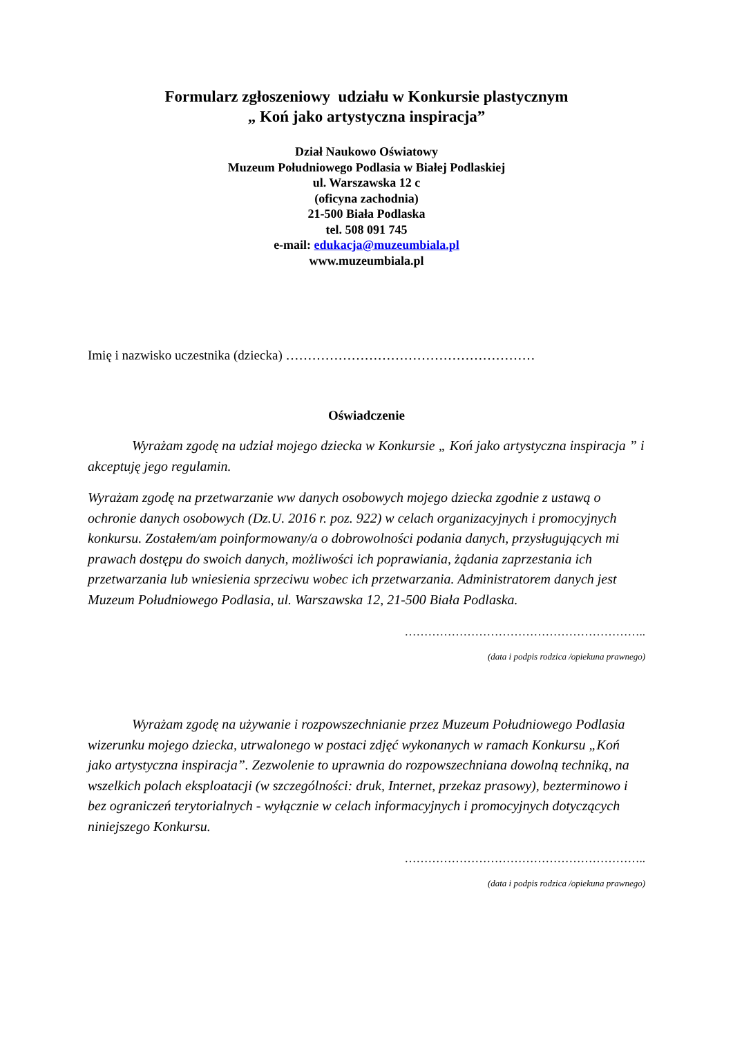Formularz zgłoszeniowy udziału w Konkursie plastycznym
„ Koń jako artystyczna inspiracja”
Dział Naukowo Oświatowy
Muzeum Południowego Podlasia w Białej Podlaskiej
ul. Warszawska 12 c
(oficyna zachodnia)
21-500 Biała Podlaska
tel. 508 091 745
e-mail: edukacja@muzeumbiala.pl
www.muzeumbiala.pl
Imię i nazwisko uczestnika (dziecka) …………………………………………………
Oświadczenie
Wyrażam zgodę na udział mojego dziecka w Konkursie „ Koń jako artystyczna inspiracja ” i akceptuję jego regulamin.
Wyrażam zgodę na przetwarzanie ww danych osobowych mojego dziecka zgodnie z ustawą o ochronie danych osobowych (Dz.U. 2016 r. poz. 922) w celach organizacyjnych i promocyjnych konkursu. Zostałem/am poinformowany/a o dobrowolności podania danych, przysługujących mi prawach dostępu do swoich danych, możliwości ich poprawiania, żądania zaprzestania ich przetwarzania lub wniesienia sprzeciwu wobec ich przetwarzania. Administratorem danych jest Muzeum Południowego Podlasia, ul. Warszawska 12, 21-500 Biała Podlaska.
……………………………………………………..
(data i podpis rodzica /opiekuna prawnego)
Wyrażam zgodę na używanie i rozpowszechnianie przez Muzeum Południowego Podlasia wizerunku mojego dziecka, utrwalonego w postaci zdjęć wykonanych w ramach Konkursu „Koń jako artystyczna inspiracja”. Zezwolenie to uprawnia do rozpowszechniana dowolną techniką, na wszelkich polach eksploatacji (w szczególności: druk, Internet, przekaz prasowy), bezterminowo i bez ograniczeń terytorialnych - wyłącznie w celach informacyjnych i promocyjnych dotyczących niniejszego Konkursu.
……………………………………………………..
(data i podpis rodzica /opiekuna prawnego)